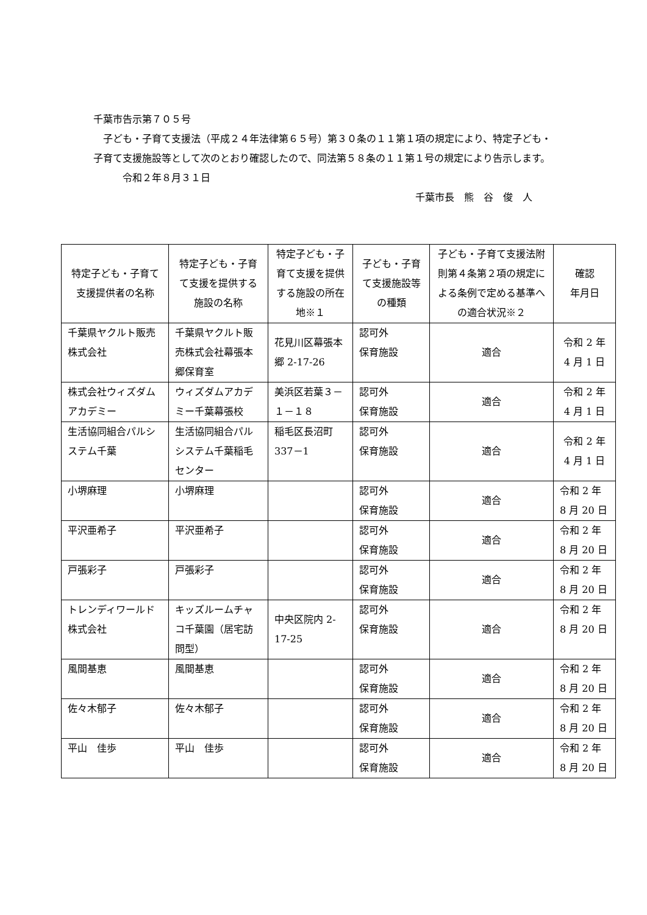千葉市告示第７０５号
　子ども・子育て支援法（平成２４年法律第６５号）第３０条の１１第１項の規定により、特定子ども・子育て支援施設等として次のとおり確認したので、同法第５８条の１１第１号の規定により告示します。
　　　令和２年８月３１日
千葉市長　熊　谷　俊　人
| 特定子ども・子育て支援提供者の名称 | 特定子ども・子育て支援を提供する施設の名称 | 特定子ども・子育て支援を提供する施設の所在地※１ | 子ども・子育て支援施設等の種類 | 子ども・子育て支援法附則第４条第２項の規定による条例で定める基準への適合状況※２ | 確認 年月日 |
| --- | --- | --- | --- | --- | --- |
| 千葉県ヤクルト販売株式会社 | 千葉県ヤクルト販売株式会社幕張本郷保育室 | 花見川区幕張本郷 2-17-26 | 認可外 保育施設 | 適合 | 令和 2 年 4 月 1 日 |
| 株式会社ウィズダムアカデミー | ウィズダムアカデミー千葉幕張校 | 美浜区若葉３－１－１８ | 認可外 保育施設 | 適合 | 令和 2 年 4 月 1 日 |
| 生活協同組合パルシステム千葉 | 生活協同組合パルシステム千葉稲毛センター | 稲毛区長沼町337－1 | 認可外 保育施設 | 適合 | 令和 2 年 4 月 1 日 |
| 小堺麻理 | 小堺麻理 | | 認可外 保育施設 | 適合 | 令和 2 年 8 月 20 日 |
| 平沢亜希子 | 平沢亜希子 | | 認可外 保育施設 | 適合 | 令和 2 年 8 月 20 日 |
| 戸張彩子 | 戸張彩子 | | 認可外 保育施設 | 適合 | 令和 2 年 8 月 20 日 |
| トレンディワールド株式会社 | キッズルームチャコ千葉園（居宅訪問型） | 中央区院内 2-17-25 | 認可外 保育施設 | 適合 | 令和 2 年 8 月 20 日 |
| 風間基恵 | 風間基恵 | | 認可外 保育施設 | 適合 | 令和 2 年 8 月 20 日 |
| 佐々木郁子 | 佐々木郁子 | | 認可外 保育施設 | 適合 | 令和 2 年 8 月 20 日 |
| 平山 佳歩 | 平山 佳歩 | | 認可外 保育施設 | 適合 | 令和 2 年 8 月 20 日 |